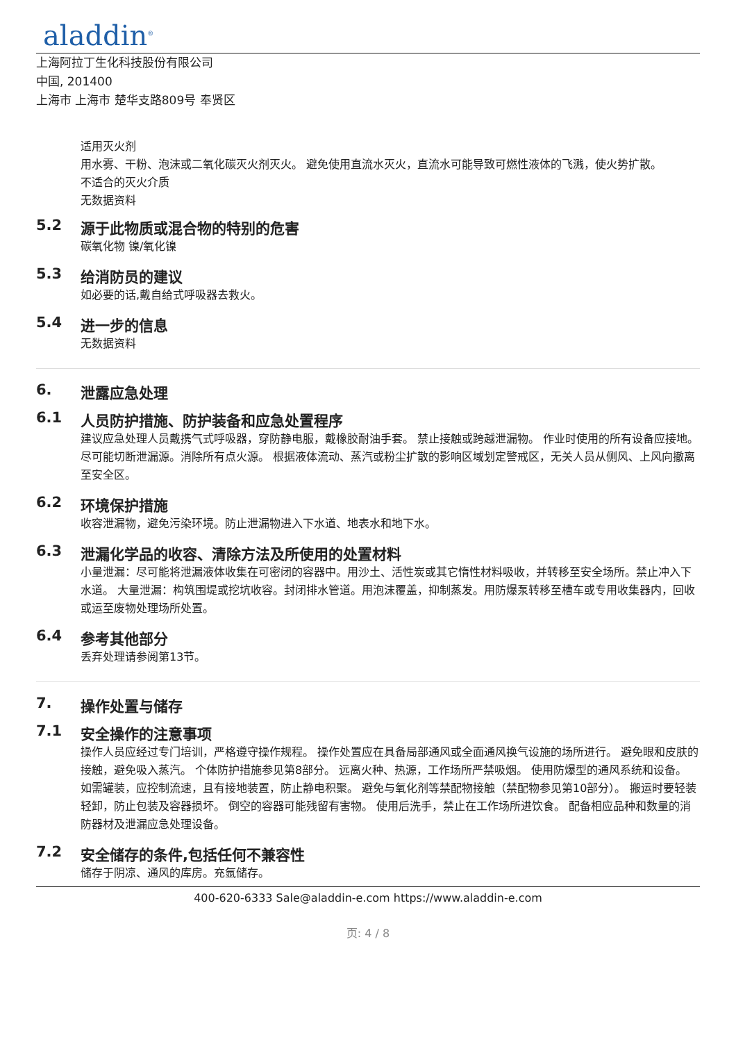aladdin<sup>®</sup>
上海阿拉丁生化科技股份有限公司
中国, 201400
上海市 上海市 楚华支路809号 奉贤区
适用灭火剂
用水雾、干粉、泡沫或二氧化碳灭火剂灭火。 避免使用直流水灭火，直流水可能导致可燃性液体的飞溅，使火势扩散。
不适合的灭火介质
无数据资料
5.2 源于此物质或混合物的特别的危害
碳氧化物 镍/氧化镍
5.3 给消防员的建议
如必要的话,戴自给式呼吸器去救火。
5.4 进一步的信息
无数据资料
6. 泄露应急处理
6.1 人员防护措施、防护装备和应急处置程序
建议应急处理人员戴携气式呼吸器，穿防静电服，戴橡胶耐油手套。 禁止接触或跨越泄漏物。 作业时使用的所有设备应接地。 尽可能切断泄漏源。消除所有点火源。 根据液体流动、蒸汽或粉尘扩散的影响区域划定警戒区，无关人员从侧风、上风向撤离至安全区。
6.2 环境保护措施
收容泄漏物，避免污染环境。防止泄漏物进入下水道、地表水和地下水。
6.3 泄漏化学品的收容、清除方法及所使用的处置材料
小量泄漏：尽可能将泄漏液体收集在可密闭的容器中。用沙土、活性炭或其它惰性材料吸收，并转移至安全场所。禁止冲入下水道。 大量泄漏：构筑围堤或挖坑收容。封闭排水管道。用泡沫覆盖，抑制蒸发。用防爆泵转移至槽车或专用收集器内，回收或运至废物处理场所处置。
6.4 参考其他部分
丢弃处理请参阅第13节。
7. 操作处置与储存
7.1 安全操作的注意事项
操作人员应经过专门培训，严格遵守操作规程。 操作处置应在具备局部通风或全面通风换气设施的场所进行。 避免眼和皮肤的接触，避免吸入蒸汽。 个体防护措施参见第8部分。 远离火种、热源，工作场所严禁吸烟。 使用防爆型的通风系统和设备。 如需罐装，应控制流速，且有接地装置，防止静电积聚。 避免与氧化剂等禁配物接触（禁配物参见第10部分）。 搬运时要轻装轻卸，防止包装及容器损坏。 倒空的容器可能残留有害物。 使用后洗手，禁止在工作场所进饮食。 配备相应品种和数量的消防器材及泄漏应急处理设备。
7.2 安全储存的条件,包括任何不兼容性
储存于阴凉、通风的库房。充氩储存。
400-620-6333 Sale@aladdin-e.com https://www.aladdin-e.com
页: 4 / 8